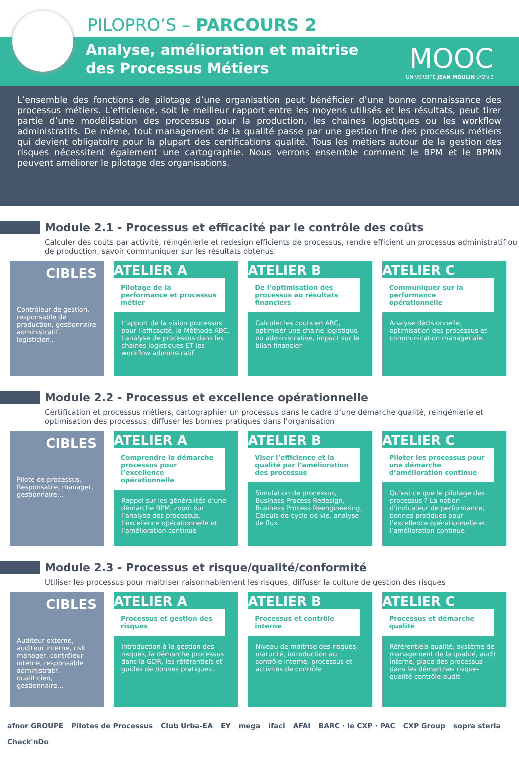PILOPRO’S – PARCOURS 2
Analyse, amélioration et maitrise
des Processus Métiers
MOOC
UNIVERSITÉ JEAN MOULIN LYON 3
L’ensemble des fonctions de pilotage d’une organisation peut bénéficier d’une bonne connaissance des processus métiers. L’efficience, soit le meilleur rapport entre les moyens utilisés et les résultats, peut tirer partie d’une modélisation des processus pour la production, les chaines logistiques ou les workflow administratifs. De même, tout management de la qualité passe par une gestion fine des processus métiers qui devient obligatoire pour la plupart des certifications qualité. Tous les métiers autour de la gestion des risques nécessitent également une cartographie. Nous verrons ensemble comment le BPM et le BPMN peuvent améliorer le pilotage des organisations.
Module 2.1 - Processus et efficacité par le contrôle des coûts
Calculer des coûts par activité, réingénierie et redesign efficients de processus, rendre efficient un processus administratif ou de production, savoir communiquer sur les résultats obtenus.
CIBLES
Contrôleur de gestion, responsable de production, gestionnaire administratif, logisticien...
ATELIER A
Pilotage de la performance et processus métier
L’apport de la vision processus pour l’efficacité, la Méthode ABC, l’analyse de processus dans les chaines logistiques ET les workflow administratif
ATELIER B
De l’optimisation des processus au résultats financiers
Calculer les couts en ABC, optimiser une chaine logistique ou administrative, impact sur le bilan financier
ATELIER C
Communiquer sur la performance opérationnelle
Analyse décisionnelle, optimisation des processus et communication managériale
Module 2.2 - Processus et excellence opérationnelle
Certification et processus métiers, cartographier un processus dans le cadre d’une démarche qualité, réingénierie et optimisation des processus, diffuser les bonnes pratiques dans l’organisation
CIBLES
Pilote de processus, Responsable, manager, gestionnaire…
ATELIER A
Comprendre la démarche processus pour l’excellence opérationnelle
Rappel sur les généralités d’une démarche BPM, zoom sur l’analyse des processus, l’excellence opérationnelle et l’amélioration continue
ATELIER B
Viser l’efficience et la qualité par l’amélioration des processus
Simulation de processus, Business Process Redesign, Business Process Reengineering, Calculs de cycle de vie, analyse de flux…
ATELIER C
Piloter les processus pour une démarche d’amélioration continue
Qu’est ce que le pilotage des processus ? La notion d’indicateur de performance, bonnes pratiques pour l’excellence opérationnelle et l’amélioration continue
Module 2.3 - Processus et risque/qualité/conformité
Utiliser les processus pour maitriser raisonnablement les risques, diffuser la culture de gestion des risques
CIBLES
Auditeur externe, auditeur interne, risk manager, contrôleur interne, responsable administratif, qualiticien, gestionnaire…
ATELIER A
Processus et gestion des risques
Introduction à la gestion des risques, la démarche processus dans la GDR, les référentiels et guides de bonnes pratiques…
ATELIER B
Processus et contrôle interne
Niveau de maitrise des risques, maturité, introduction au contrôle interne, processus et activités de contrôle
ATELIER C
Processus et démarche qualité
Référentiels qualité, système de management de la qualité, audit interne, place des processus dans les démarches risque-qualité-contrôle-audit
afnor GROUPE Pilotes de Processus Club Urba-EA EY mega ifaci AFAI BARC · le CXP · PAC CXP Group sopra steria Check'nDo